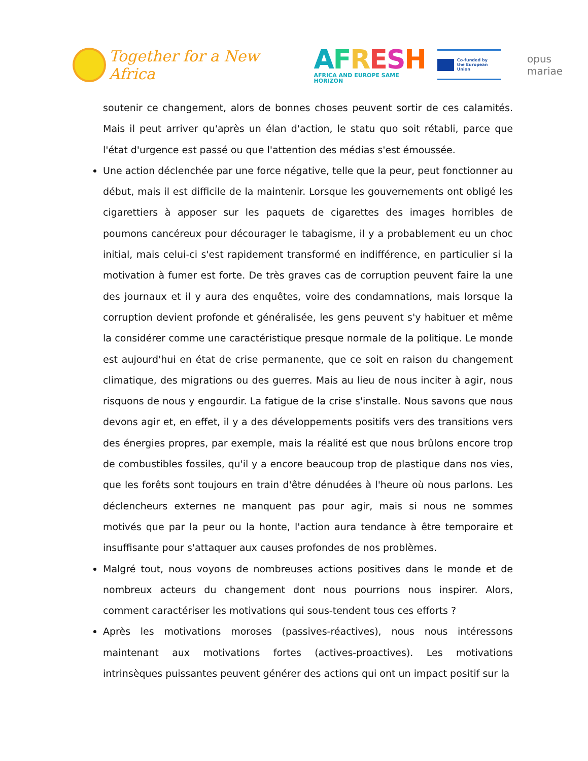Together for a New Africa
AFRESH
AFRICA AND EUROPE SAME HORIZON
Co-funded by
the European Union
opus mariae
soutenir ce changement, alors de bonnes choses peuvent sortir de ces calamités. Mais il peut arriver qu'après un élan d'action, le statu quo soit rétabli, parce que l'état d'urgence est passé ou que l'attention des médias s'est émoussée.
Une action déclenchée par une force négative, telle que la peur, peut fonctionner au début, mais il est difficile de la maintenir. Lorsque les gouvernements ont obligé les cigarettiers à apposer sur les paquets de cigarettes des images horribles de poumons cancéreux pour décourager le tabagisme, il y a probablement eu un choc initial, mais celui-ci s'est rapidement transformé en indifférence, en particulier si la motivation à fumer est forte. De très graves cas de corruption peuvent faire la une des journaux et il y aura des enquêtes, voire des condamnations, mais lorsque la corruption devient profonde et généralisée, les gens peuvent s'y habituer et même la considérer comme une caractéristique presque normale de la politique. Le monde est aujourd'hui en état de crise permanente, que ce soit en raison du changement climatique, des migrations ou des guerres. Mais au lieu de nous inciter à agir, nous risquons de nous y engourdir. La fatigue de la crise s'installe. Nous savons que nous devons agir et, en effet, il y a des développements positifs vers des transitions vers des énergies propres, par exemple, mais la réalité est que nous brûlons encore trop de combustibles fossiles, qu'il y a encore beaucoup trop de plastique dans nos vies, que les forêts sont toujours en train d'être dénudées à l'heure où nous parlons. Les déclencheurs externes ne manquent pas pour agir, mais si nous ne sommes motivés que par la peur ou la honte, l'action aura tendance à être temporaire et insuffisante pour s'attaquer aux causes profondes de nos problèmes.
Malgré tout, nous voyons de nombreuses actions positives dans le monde et de nombreux acteurs du changement dont nous pourrions nous inspirer. Alors, comment caractériser les motivations qui sous-tendent tous ces efforts ?
Après les motivations moroses (passives-réactives), nous nous intéressons maintenant aux motivations fortes (actives-proactives). Les motivations intrinsèques puissantes peuvent générer des actions qui ont un impact positif sur la